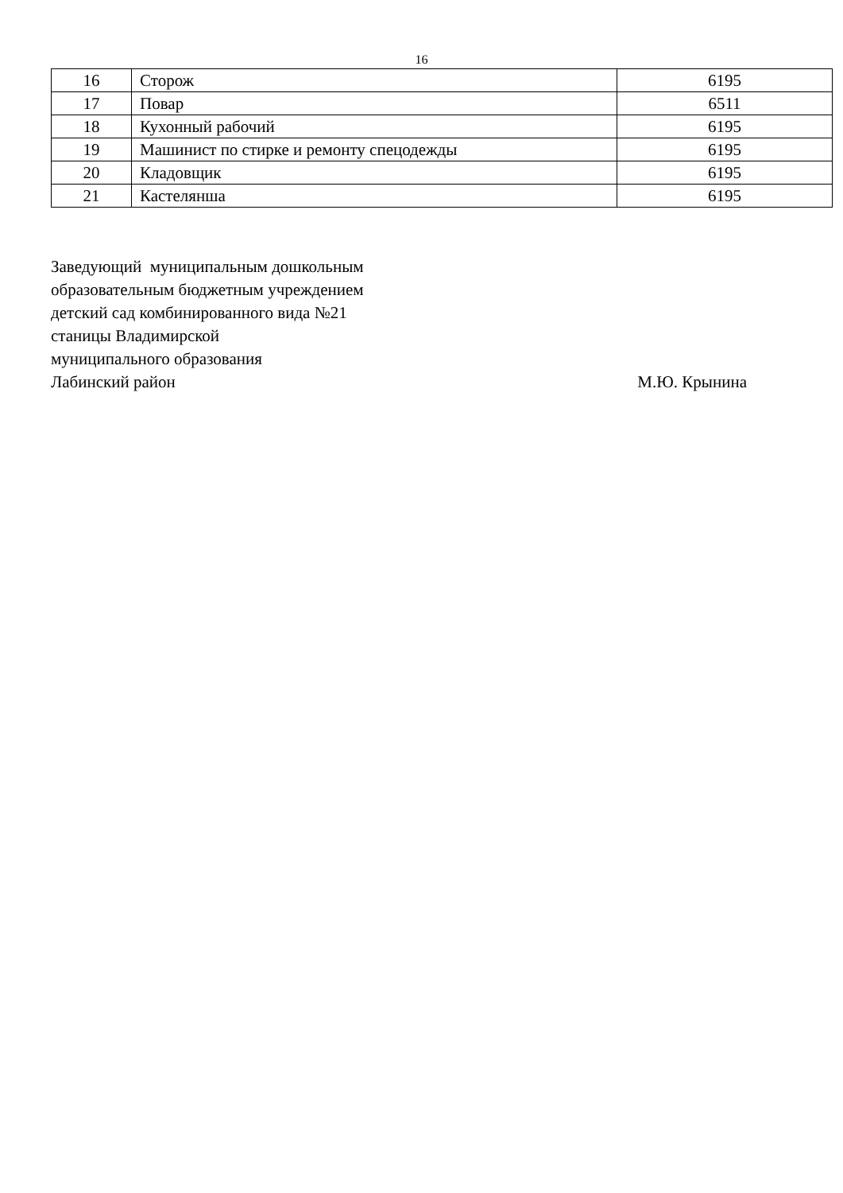16
| 16 | Сторож | 6195 |
| 17 | Повар | 6511 |
| 18 | Кухонный рабочий | 6195 |
| 19 | Машинист по стирке и ремонту спецодежды | 6195 |
| 20 | Кладовщик | 6195 |
| 21 | Кастелянша | 6195 |
Заведующий муниципальным дошкольным
образовательным бюджетным учреждением
детский сад комбинированного вида №21
станицы Владимирской
муниципального образования
Лабинский район М.Ю. Крынина